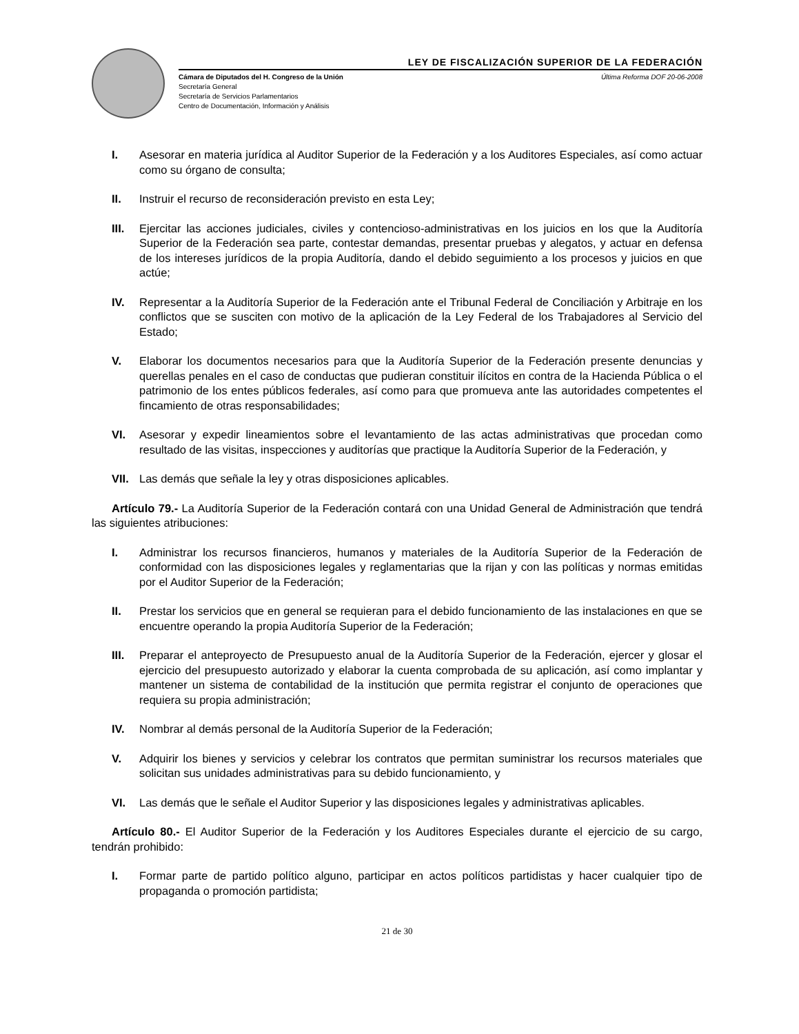LEY DE FISCALIZACIÓN SUPERIOR DE LA FEDERACIÓN
Cámara de Diputados del H. Congreso de la Unión
Secretaría General
Secretaría de Servicios Parlamentarios
Centro de Documentación, Información y Análisis
Última Reforma DOF 20-06-2008
I. Asesorar en materia jurídica al Auditor Superior de la Federación y a los Auditores Especiales, así como actuar como su órgano de consulta;
II. Instruir el recurso de reconsideración previsto en esta Ley;
III. Ejercitar las acciones judiciales, civiles y contencioso-administrativas en los juicios en los que la Auditoría Superior de la Federación sea parte, contestar demandas, presentar pruebas y alegatos, y actuar en defensa de los intereses jurídicos de la propia Auditoría, dando el debido seguimiento a los procesos y juicios en que actúe;
IV. Representar a la Auditoría Superior de la Federación ante el Tribunal Federal de Conciliación y Arbitraje en los conflictos que se susciten con motivo de la aplicación de la Ley Federal de los Trabajadores al Servicio del Estado;
V. Elaborar los documentos necesarios para que la Auditoría Superior de la Federación presente denuncias y querellas penales en el caso de conductas que pudieran constituir ilícitos en contra de la Hacienda Pública o el patrimonio de los entes públicos federales, así como para que promueva ante las autoridades competentes el fincamiento de otras responsabilidades;
VI. Asesorar y expedir lineamientos sobre el levantamiento de las actas administrativas que procedan como resultado de las visitas, inspecciones y auditorías que practique la Auditoría Superior de la Federación, y
VII. Las demás que señale la ley y otras disposiciones aplicables.
Artículo 79.- La Auditoría Superior de la Federación contará con una Unidad General de Administración que tendrá las siguientes atribuciones:
I. Administrar los recursos financieros, humanos y materiales de la Auditoría Superior de la Federación de conformidad con las disposiciones legales y reglamentarias que la rijan y con las políticas y normas emitidas por el Auditor Superior de la Federación;
II. Prestar los servicios que en general se requieran para el debido funcionamiento de las instalaciones en que se encuentre operando la propia Auditoría Superior de la Federación;
III. Preparar el anteproyecto de Presupuesto anual de la Auditoría Superior de la Federación, ejercer y glosar el ejercicio del presupuesto autorizado y elaborar la cuenta comprobada de su aplicación, así como implantar y mantener un sistema de contabilidad de la institución que permita registrar el conjunto de operaciones que requiera su propia administración;
IV. Nombrar al demás personal de la Auditoría Superior de la Federación;
V. Adquirir los bienes y servicios y celebrar los contratos que permitan suministrar los recursos materiales que solicitan sus unidades administrativas para su debido funcionamiento, y
VI. Las demás que le señale el Auditor Superior y las disposiciones legales y administrativas aplicables.
Artículo 80.- El Auditor Superior de la Federación y los Auditores Especiales durante el ejercicio de su cargo, tendrán prohibido:
I. Formar parte de partido político alguno, participar en actos políticos partidistas y hacer cualquier tipo de propaganda o promoción partidista;
21 de 30